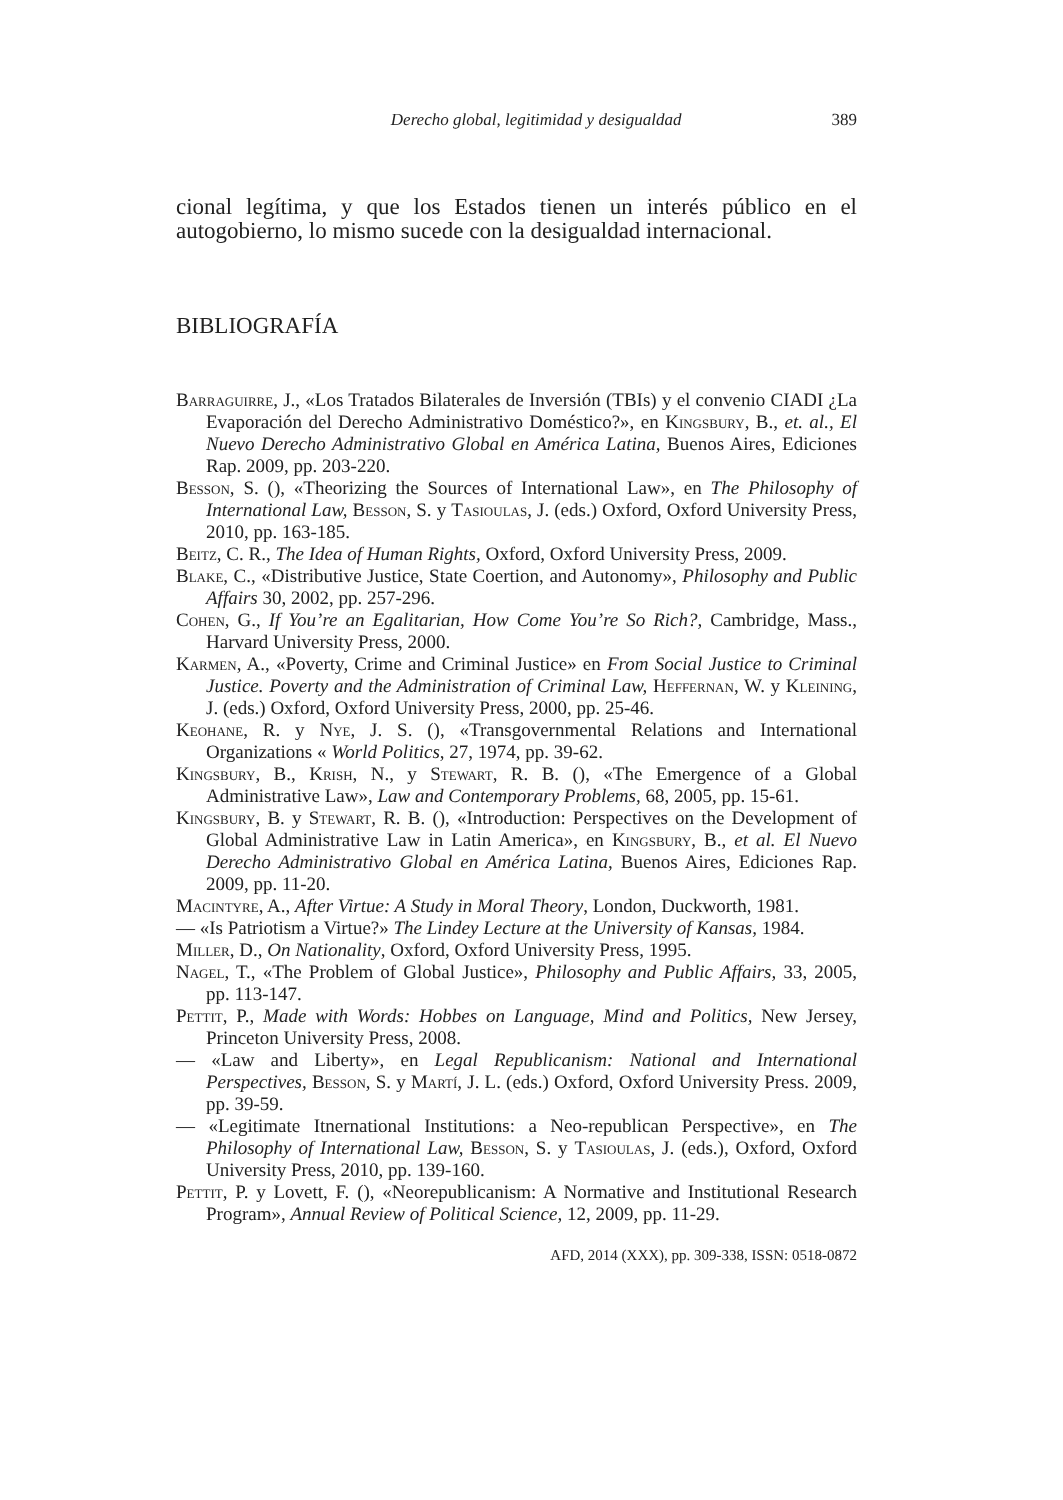Derecho global, legitimidad y desigualdad 389
cional legítima, y que los Estados tienen un interés público en el autogobierno, lo mismo sucede con la desigualdad internacional.
BIBLIOGRAFÍA
Barraguirre, J., «Los Tratados Bilaterales de Inversión (TBIs) y el convenio CIADI ¿La Evaporación del Derecho Administrativo Doméstico?», en Kingsbury, B., et. al., El Nuevo Derecho Administrativo Global en América Latina, Buenos Aires, Ediciones Rap. 2009, pp. 203-220.
Besson, S. (), «Theorizing the Sources of International Law», en The Philosophy of International Law, Besson, S. y Tasioulas, J. (eds.) Oxford, Oxford University Press, 2010, pp. 163-185.
Beitz, C. R., The Idea of Human Rights, Oxford, Oxford University Press, 2009.
Blake, C., «Distributive Justice, State Coertion, and Autonomy», Philosophy and Public Affairs 30, 2002, pp. 257-296.
Cohen, G., If You’re an Egalitarian, How Come You’re So Rich?, Cambridge, Mass., Harvard University Press, 2000.
Karmen, A., «Poverty, Crime and Criminal Justice» en From Social Justice to Criminal Justice. Poverty and the Administration of Criminal Law, Heffernan, W. y Kleining, J. (eds.) Oxford, Oxford University Press, 2000, pp. 25-46.
Keohane, R. y Nye, J. S. (), «Transgovernmental Relations and International Organizations « World Politics, 27, 1974, pp. 39-62.
Kingsbury, B., Krish, N., y Stewart, R. B. (), «The Emergence of a Global Administrative Law», Law and Contemporary Problems, 68, 2005, pp. 15-61.
Kingsbury, B. y Stewart, R. B. (), «Introduction: Perspectives on the Development of Global Administrative Law in Latin America», en Kingsbury, B., et al. El Nuevo Derecho Administrativo Global en América Latina, Buenos Aires, Ediciones Rap. 2009, pp. 11-20.
Macintyre, A., After Virtue: A Study in Moral Theory, London, Duckworth, 1981.
— «Is Patriotism a Virtue?» The Lindey Lecture at the University of Kansas, 1984.
Miller, D., On Nationality, Oxford, Oxford University Press, 1995.
Nagel, T., «The Problem of Global Justice», Philosophy and Public Affairs, 33, 2005, pp. 113-147.
Pettit, P., Made with Words: Hobbes on Language, Mind and Politics, New Jersey, Princeton University Press, 2008.
— «Law and Liberty», en Legal Republicanism: National and International Perspectives, Besson, S. y Martí, J. L. (eds.) Oxford, Oxford University Press. 2009, pp. 39-59.
— «Legitimate Itnernational Institutions: a Neo-republican Perspective», en The Philosophy of International Law, Besson, S. y Tasioulas, J. (eds.), Oxford, Oxford University Press, 2010, pp. 139-160.
Pettit, P. y Lovett, F. (), «Neorepublicanism: A Normative and Institutional Research Program», Annual Review of Political Science, 12, 2009, pp. 11-29.
AFD, 2014 (XXX), pp. 309-338, ISSN: 0518-0872